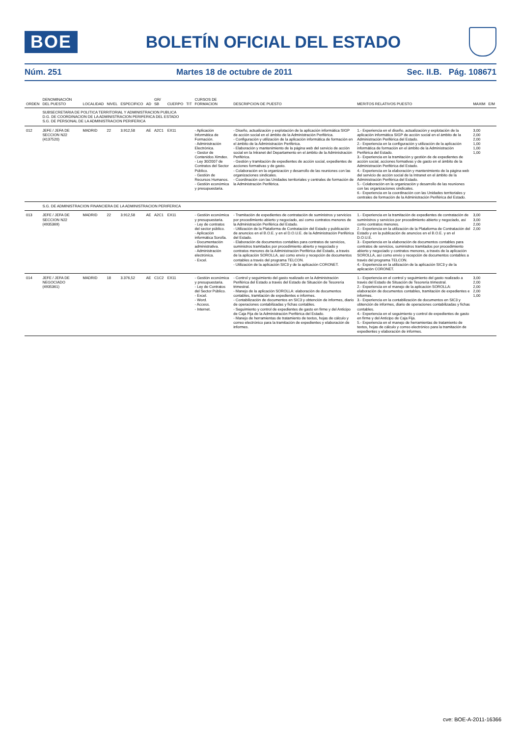BOE
BOLETÍN OFICIAL DEL ESTADO
Núm. 251 Martes 18 de octubre de 2011 Sec. II.B. Pág. 108671
| ORDEN | DENOMINACIÓN DEL PUESTO | LOCALIDAD | NIVEL | ESPECIFICO | AD | GR/ SB | CUERPO | TIT | CURSOS DE FORMACION | DESCRIPCION DE PUESTO | MERITOS RELATIVOS PUESTO | MAXIM | E/M |
| --- | --- | --- | --- | --- | --- | --- | --- | --- | --- | --- | --- | --- | --- |
| | SUBSECRETARIA DE POLITICA TERRITORIAL Y ADMINISTRACION PUBLICA D.G. DE COORDINACION DE LA ADMINISTRACION PERIFERICA DEL ESTADO S.G. DE PERSONAL DE LA ADMINISTRACION PERIFERICA | | | | | | | | | | | | |
| 012 | JEFE / JEFA DE SECCION N22 (4137520) | MADRID | 22 | 3.912,58 | AE | A2C1 | EX11 | | - Aplicación Informática de Formación. - Administración Electrónica. - Gestor de Contenidos Ximdex. - Ley 30/2007 de Contratos del Sector Público. - Gestión de Recursos Humanos. - Gestión económica y presupuestaria. | - Diseño, actualización y explotación de la aplicación informática SIGP de acción social en el ámbito de la Administración Periférica. - Configuración y utilización de la aplicación informática de formación en el ámbito de la Administración Periférica. - Elaboración y mantenimiento de la página web del servicio de acción social en la Intranet del Departamento en el ámbito de la Administración Periférica. - Gestión y tramitación de expedientes de acción social, expedientes de acciones formativas y de gasto. - Colaboración en la organización y desarrollo de las reuniones con las organizaciones sindicales. - Coordinación con las Unidades territoriales y centrales de formación de la Administración Periférica. | 1.- Experiencia en el diseño, actualización y explotación de la aplicación informática SIGP de acción social en el ámbito de la Administración Periférica del Estado. 2.- Experiencia en la configuración y utilización de la aplicación informática de formación en el ámbito de la Administración Periférica del Estado. 3.- Experiencia en la tramitación y gestión de de expedientes de acción social, acciones formativas y de gasto en el ámbito de la Administración Periférica del Estado. 4.- Experiencia en la elaboración y mantenimiento de la página web del servicio de acción social de la Intranet en el ámbito de la Administración Periférica del Estado. 5.- Colaboración en la organización y desarrollo de las reuniones con las organizaciones sindicales. 6.- Experiencia en la coordinación con las Unidades territoriales y centrales de formación de la Administración Periférica del Estado. | 3,00 2,00 2,00 1,00 1,00 1,00 | |
| | S.G. DE ADMINISTRACION FINANCIERA DE LA ADMINISTRACION PERIFERICA | | | | | | | | | | | | |
| 013 | JEFE / JEFA DE SECCION N22 (4935369) | MADRID | 22 | 3.912,58 | AE | A2C1 | EX11 | | - Gestión económica y presupuestaria. - Ley de contratos del sector público. - Aplicación informática Sorolla. - Documentación administrativa. - Administración electrónica. - Excel. | - Tramitación de expedientes de contratación de suministros y servicios por procedimiento abierto y negociado, así como contratos menores de la Administración Periférica del Estado. - Utilización de la Plataforma de Contratación del Estado y publicación de anuncios en el B.O.E. y en el D.O.U.E. de la Administración Periférica del Estado. - Elaboración de documentos contables para contratos de servicios, suministros tramitados por procedimiento abierto y negociado y contratos menores de la Administración Periférica del Estado, a través de la aplicación SOROLLA, así como envío y recepción de documentos contables a través del programa TELCON. - Utilización de la aplicación SIC3 y de la aplicación CORONET. | 1.- Experiencia en la tramitación de expedientes de contratación de suministros y servicios por procedimiento abierto y negociado, así como contratos menores. 2.- Experiencia en la utilización de la Plataforma de Contratación del Estado y en la publicación de anuncios en el B.O.E. y en el D.O.U.E. 3.- Experiencia en la elaboración de documentos contables para contratos de servicios, suministros tramitados por procedimiento abierto y negociado y contratos menores, a través de la aplicación SOROLLA, así como envío y recepción de documentos contables a través del programa TELCON. 4.- Experiencia en la utilización de la aplicación SIC3 y de la aplicación CORONET. | 3,00 3,00 2,00 2,00 | |
| 014 | JEFE / JEFA DE NEGOCIADO (4935361) | MADRID | 18 | 3.376,52 | AE | C1C2 | EX11 | | - Gestión económica y presupuestaria. - Ley de Contratos del Sector Público. - Excel. - Word. - Access. - Internet. | - Control y seguimiento del gasto realizado en la Administración Periférica del Estado a través del Estado de Situación de Tesorería trimestral. - Manejo de la aplicación SOROLLA: elaboración de documentos contables, tramitación de expedientes e informes. - Contabilización de documentos en SIC3 y obtención de informes, diario de operaciones contabilizadas y fichas contables. - Seguimiento y control de expedientes de gasto en firme y del Anticipo de Caja Fija de la Administración Periférica del Estado. - Manejo de herramientas de tratamiento de textos, hojas de cálculo y correo electrónico para la tramitación de expedientes y elaboración de informes. | 1.- Experiencia en el control y seguimiento del gasto realizado a través del Estado de Situación de Tesorería trimestral. 2.- Experiencia en el manejo de la aplicación SOROLLA: elaboración de documentos contables, tramitación de expedientes e informes. 3.- Experiencia en la contabilización de documentos en SIC3 y obtención de informes, diario de operaciones contabilizadas y fichas contables. 4.- Experiencia en el seguimiento y control de expedientes de gasto en firme y del Anticipo de Caja Fija. 5.- Experiencia en el manejo de herramientas de tratamiento de textos, hojas de cálculo y correo electrónico para la tramitación de expedientes y elaboración de informes. | 3,00 2,00 2,00 2,00 1,00 | |
cve: BOE-A-2011-16366